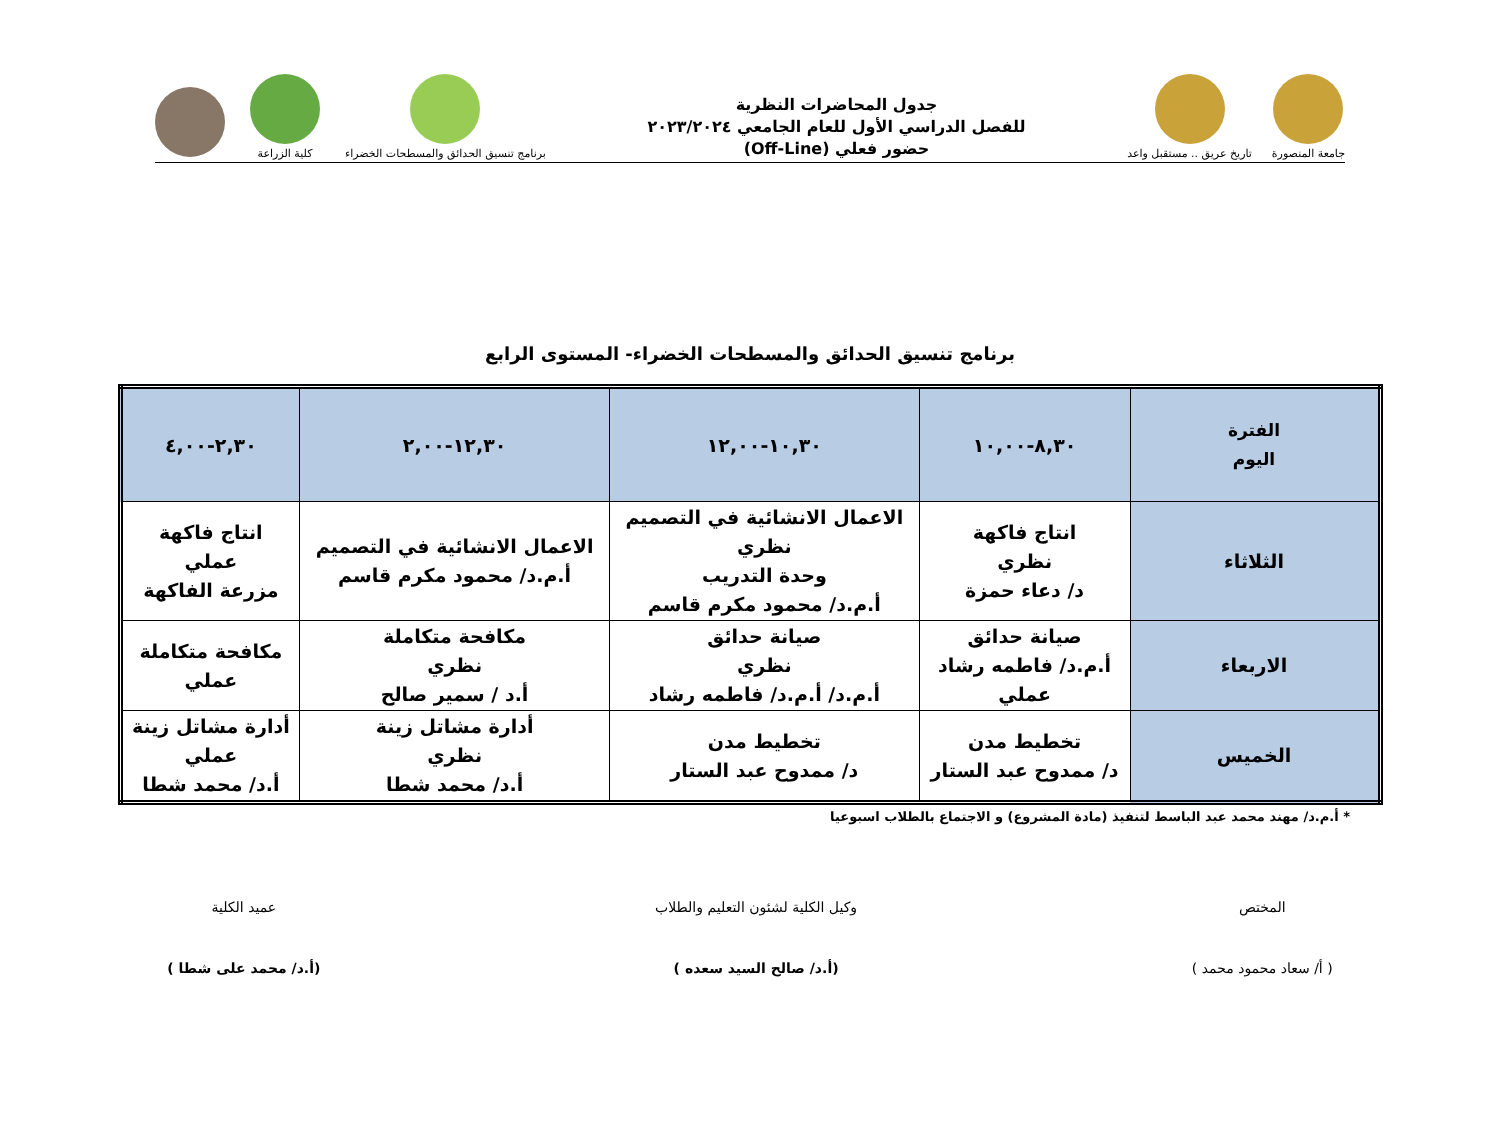جامعة المنصورة
تاريخ عريق .. مستقبل واعد
جدول المحاضرات النظرية
للفصل الدراسي الأول للعام الجامعي ٢٠٢٣/٢٠٢٤
حضور فعلي (Off-Line)
برنامج تنسيق الحدائق والمسطحات الخضراء
كلية الزراعة
برنامج تنسيق الحدائق والمسطحات الخضراء- المستوى الرابع
| الفترة اليوم | ٨,٣٠-١٠,٠٠ | ١٠,٣٠-١٢,٠٠ | ١٢,٣٠-٢,٠٠ | ٢,٣٠-٤,٠٠ |
| --- | --- | --- | --- | --- |
| الثلاثاء | انتاج فاكهة نظري د/ دعاء حمزة | الاعمال الانشائية في التصميم نظري وحدة التدريب أ.م.د/ محمود مكرم قاسم | الاعمال الانشائية في التصميم أ.م.د/ محمود مكرم قاسم | انتاج فاكهة عملي مزرعة الفاكهة |
| الاربعاء | صيانة حدائق أ.م.د/ فاطمه رشاد عملي | صيانة حدائق نظري أ.م.د/ أ.م.د/ فاطمه رشاد | مكافحة متكاملة نظري أ.د / سمير صالح | مكافحة متكاملة عملي |
| الخميس | تخطيط مدن د/ ممدوح عبد الستار | تخطيط مدن د/ ممدوح عبد الستار | أدارة مشاتل زينة نظري أ.د/ محمد شطا | أدارة مشاتل زينة عملي أ.د/ محمد شطا |
* أ.م.د/ مهند محمد عبد الباسط لتنفيذ (مادة المشروع) و الاجتماع بالطلاب اسبوعيا
المختص
( أ/ سعاد محمود محمد )
وكيل الكلية لشئون التعليم والطلاب
(أ.د/ صالح السيد سعده )
عميد الكلية
(أ.د/ محمد على شطا )